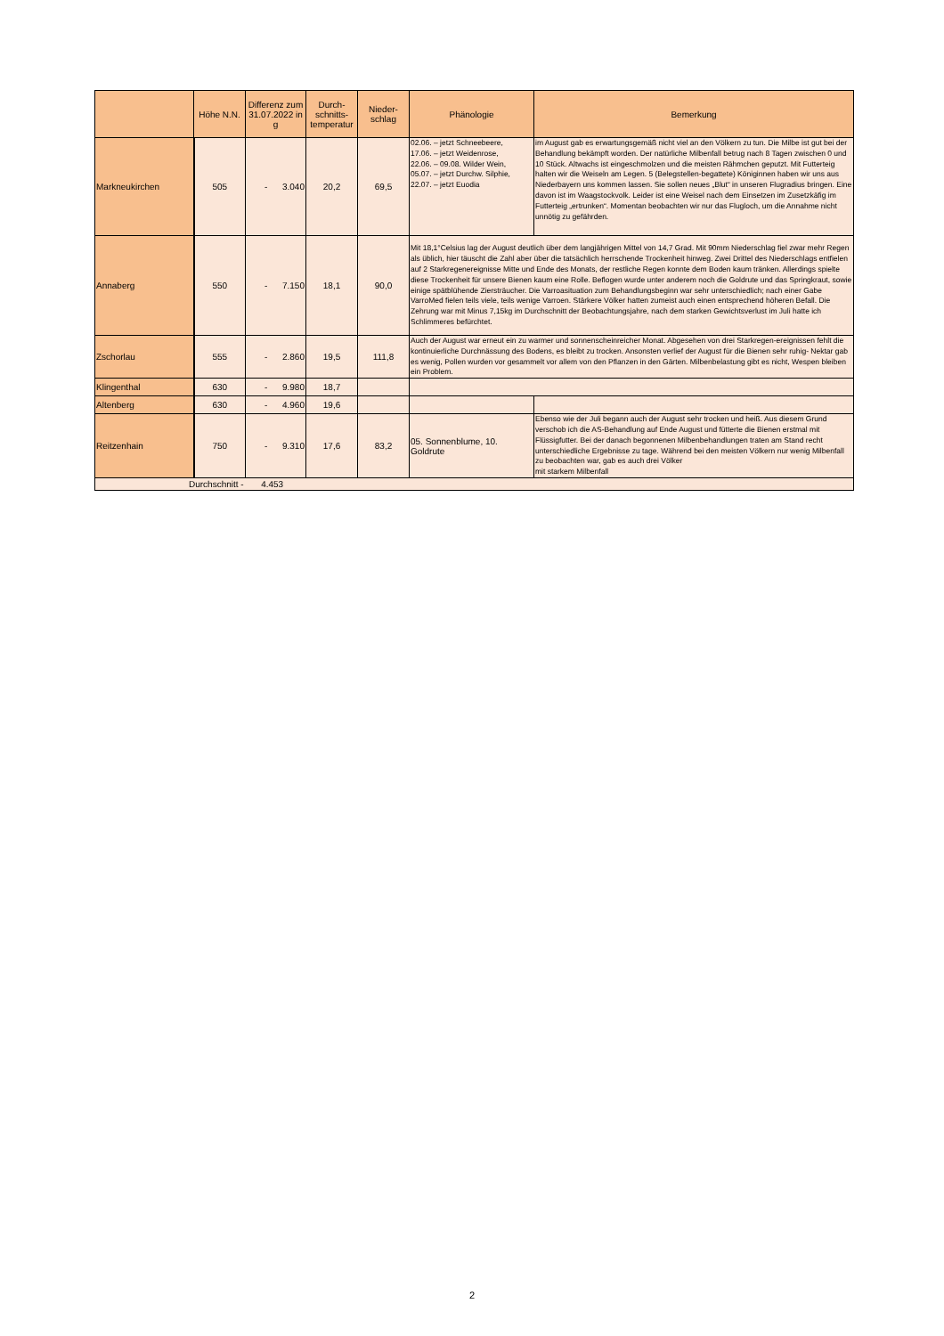| | Höhe N.N. | Differenz zum 31.07.2022 in g | Durch-schnitts-temperatur | Nieder-schlag | Phänologie | Bemerkung |
| --- | --- | --- | --- | --- | --- | --- |
| Markneukirchen | 505 | - 3.040 | 20,2 | 69,5 | 02.06. – jetzt Schneebeere, 17.06. – jetzt Weidenrose, 22.06. – 09.08. Wilder Wein, 05.07. – jetzt Durchw. Silphie, 22.07. – jetzt Euodia | im August gab es erwartungsgemäß nicht viel an den Völkern zu tun. Die Milbe ist gut bei der Behandlung bekämpft worden. Der natürliche Milbenfall betrug nach 8 Tagen zwischen 0 und 10 Stück. Altwachs ist eingeschmolzen und die meisten Rähmchen geputzt. Mit Futterteig halten wir die Weiseln am Legen. 5 (Belegstellen-begattete) Königinnen haben wir uns aus Niederbayern uns kommen lassen. Sie sollen neues „Blut“ in unseren Flugradius bringen. Eine davon ist im Waagstockvolk. Leider ist eine Weisel nach dem Einsetzen im Zusetzkäfig im Futterteig „ertrunken“. Momentan beobachten wir nur das Flugloch, um die Annahme nicht unnötig zu gefährden. |
| Annaberg | 550 | - 7.150 | 18,1 | 90,0 | Mit 18,1°Celsius lag der August deutlich über dem langjährigen Mittel von 14,7 Grad. Mit 90mm Niederschlag fiel zwar mehr Regen als üblich, hier täuscht die Zahl aber über die tatsächlich herrschende Trockenheit hinweg. Zwei Drittel des Niederschlags entfielen auf 2 Starkregenereignisse Mitte und Ende des Monats, der restliche Regen konnte dem Boden kaum tränken. Allerdings spielte diese Trockenheit für unsere Bienen kaum eine Rolle. Beflogen wurde unter anderem noch die Goldrute und das Springkraut, sowie einige spätblühende Ziersträucher. Die Varroasituation zum Behandlungsbeginn war sehr unterschiedlich; nach einer Gabe VarroMed fielen teils viele, teils wenige Varroen. Stärkere Völker hatten zumeist auch einen entsprechend höheren Befall. Die Zehrung war mit Minus 7,15kg im Durchschnitt der Beobachtungsjahre, nach dem starken Gewichtsverlust im Juli hatte ich Schlimmeres befürchtet. | |
| Zschorlau | 555 | - 2.860 | 19,5 | 111,8 | Auch der August war erneut ein zu warmer und sonnenscheinreicher Monat. Abgesehen von drei Starkregen-ereignissen fehlt die kontinuierliche Durchnässung des Bodens, es bleibt zu trocken. Ansonsten verlief der August für die Bienen sehr ruhig- Nektar gab es wenig, Pollen wurden vor gesammelt vor allem von den Pflanzen in den Gärten. Milbenbelastung gibt es nicht, Wespen bleiben ein Problem. | |
| Klingenthal | 630 | - 9.980 | 18,7 | | | |
| Altenberg | 630 | - 4.960 | 19,6 | | | |
| Reitzenhain | 750 | - 9.310 | 17,6 | 83,2 | 05. Sonnenblume, 10. Goldrute | Ebenso wie der Juli begann auch der August sehr trocken und heiß. Aus diesem Grund verschob ich die AS-Behandlung auf Ende August und fütterte die Bienen erstmal mit Flüssigfutter. Bei der danach begonnenen Milbenbehandlungen traten am Stand recht unterschiedliche Ergebnisse zu tage. Während bei den meisten Völkern nur wenig Milbenfall zu beobachten war, gab es auch drei Völker mit starkem Milbenfall |
| Durchschnitt - 4.453 | | | | | | |
2